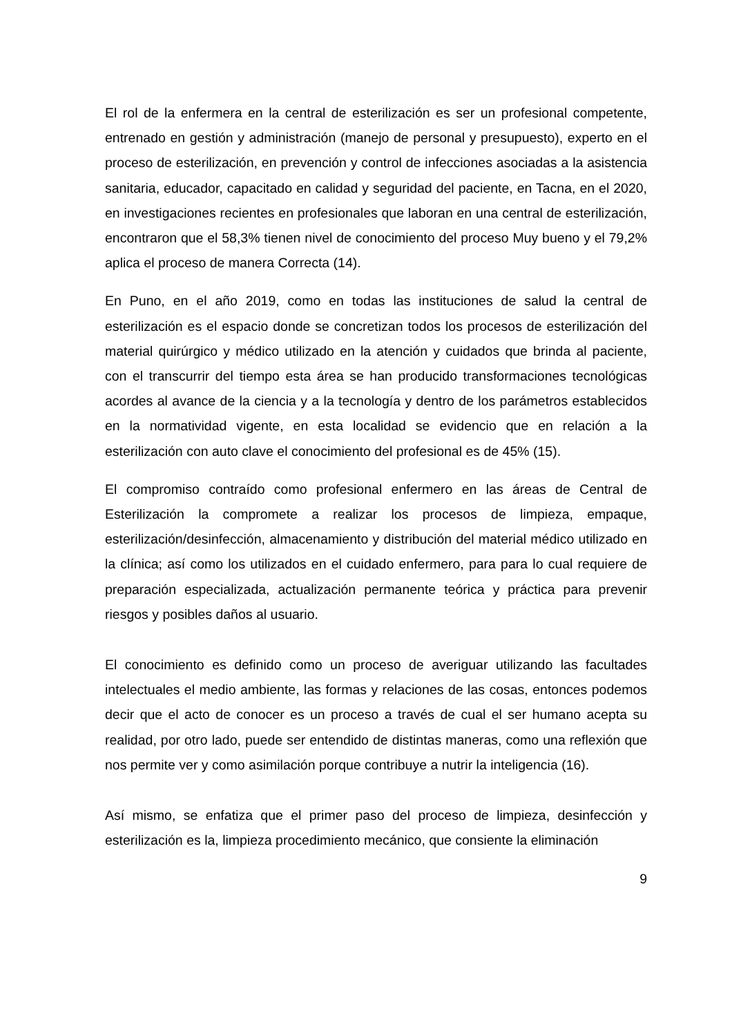El rol de la enfermera en la central de esterilización es ser un profesional competente, entrenado en gestión y administración (manejo de personal y presupuesto), experto en el proceso de esterilización, en prevención y control de infecciones asociadas a la asistencia sanitaria, educador, capacitado en calidad y seguridad del paciente, en Tacna, en el 2020, en investigaciones recientes en profesionales que laboran en una central de esterilización, encontraron que el 58,3% tienen nivel de conocimiento del proceso Muy bueno y el 79,2% aplica el proceso de manera Correcta (14).
En Puno, en el año 2019, como en todas las instituciones de salud la central de esterilización es el espacio donde se concretizan todos los procesos de esterilización del material quirúrgico y médico utilizado en la atención y cuidados que brinda al paciente, con el transcurrir del tiempo esta área se han producido transformaciones tecnológicas acordes al avance de la ciencia y a la tecnología y dentro de los parámetros establecidos en la normatividad vigente, en esta localidad se evidencio que en relación a la esterilización con auto clave el conocimiento del profesional es de 45% (15).
El compromiso contraído como profesional enfermero en las áreas de Central de Esterilización la compromete a realizar los procesos de limpieza, empaque, esterilización/desinfección, almacenamiento y distribución del material médico utilizado en la clínica; así como los utilizados en el cuidado enfermero, para para lo cual requiere de preparación especializada, actualización permanente teórica y práctica para prevenir riesgos y posibles daños al usuario.
El conocimiento es definido como un proceso de averiguar utilizando las facultades intelectuales el medio ambiente, las formas y relaciones de las cosas, entonces podemos decir que el acto de conocer es un proceso a través de cual el ser humano acepta su realidad, por otro lado, puede ser entendido de distintas maneras, como una reflexión que nos permite ver y como asimilación porque contribuye a nutrir la inteligencia (16).
Así mismo, se enfatiza que el primer paso del proceso de limpieza, desinfección y esterilización es la, limpieza procedimiento mecánico, que consiente la eliminación
9